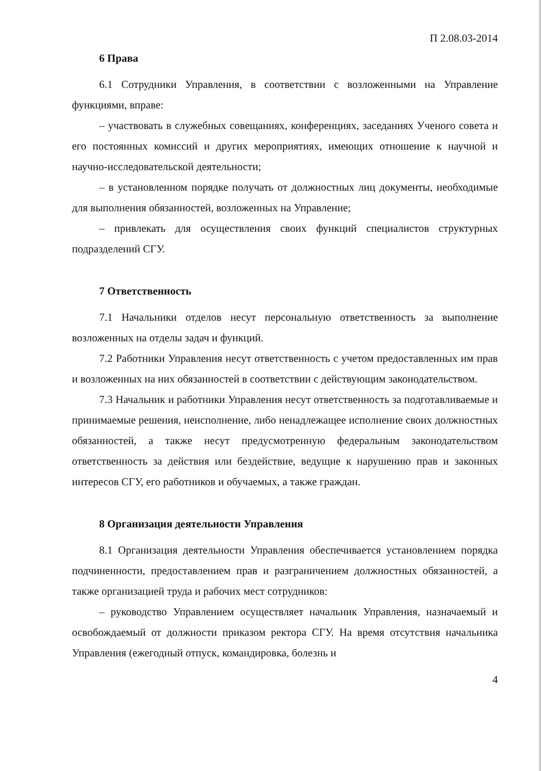П 2.08.03-2014
6 Права
6.1 Сотрудники Управления, в соответствии с возложенными на Управление функциями, вправе:
– участвовать в служебных совещаниях, конференциях, заседаниях Ученого совета и его постоянных комиссий и других мероприятиях, имеющих отношение к научной и научно-исследовательской деятельности;
– в установленном порядке получать от должностных лиц документы, необходимые для выполнения обязанностей, возложенных на Управление;
– привлекать для осуществления своих функций специалистов структурных подразделений СГУ.
7 Ответственность
7.1 Начальники отделов несут персональную ответственность за выполнение возложенных на отделы задач и функций.
7.2 Работники Управления несут ответственность с учетом предоставленных им прав и возложенных на них обязанностей в соответствии с действующим законодательством.
7.3 Начальник и работники Управления несут ответственность за подготавливаемые и принимаемые решения, неисполнение, либо ненадлежащее исполнение своих должностных обязанностей, а также несут предусмотренную федеральным законодательством ответственность за действия или бездействие, ведущие к нарушению прав и законных интересов СГУ, его работников и обучаемых, а также граждан.
8 Организация деятельности Управления
8.1 Организация деятельности Управления обеспечивается установлением порядка подчиненности, предоставлением прав и разграничением должностных обязанностей, а также организацией труда и рабочих мест сотрудников:
– руководство Управлением осуществляет начальник Управления, назначаемый и освобождаемый от должности приказом ректора СГУ. На время отсутствия начальника Управления (ежегодный отпуск, командировка, болезнь и
4